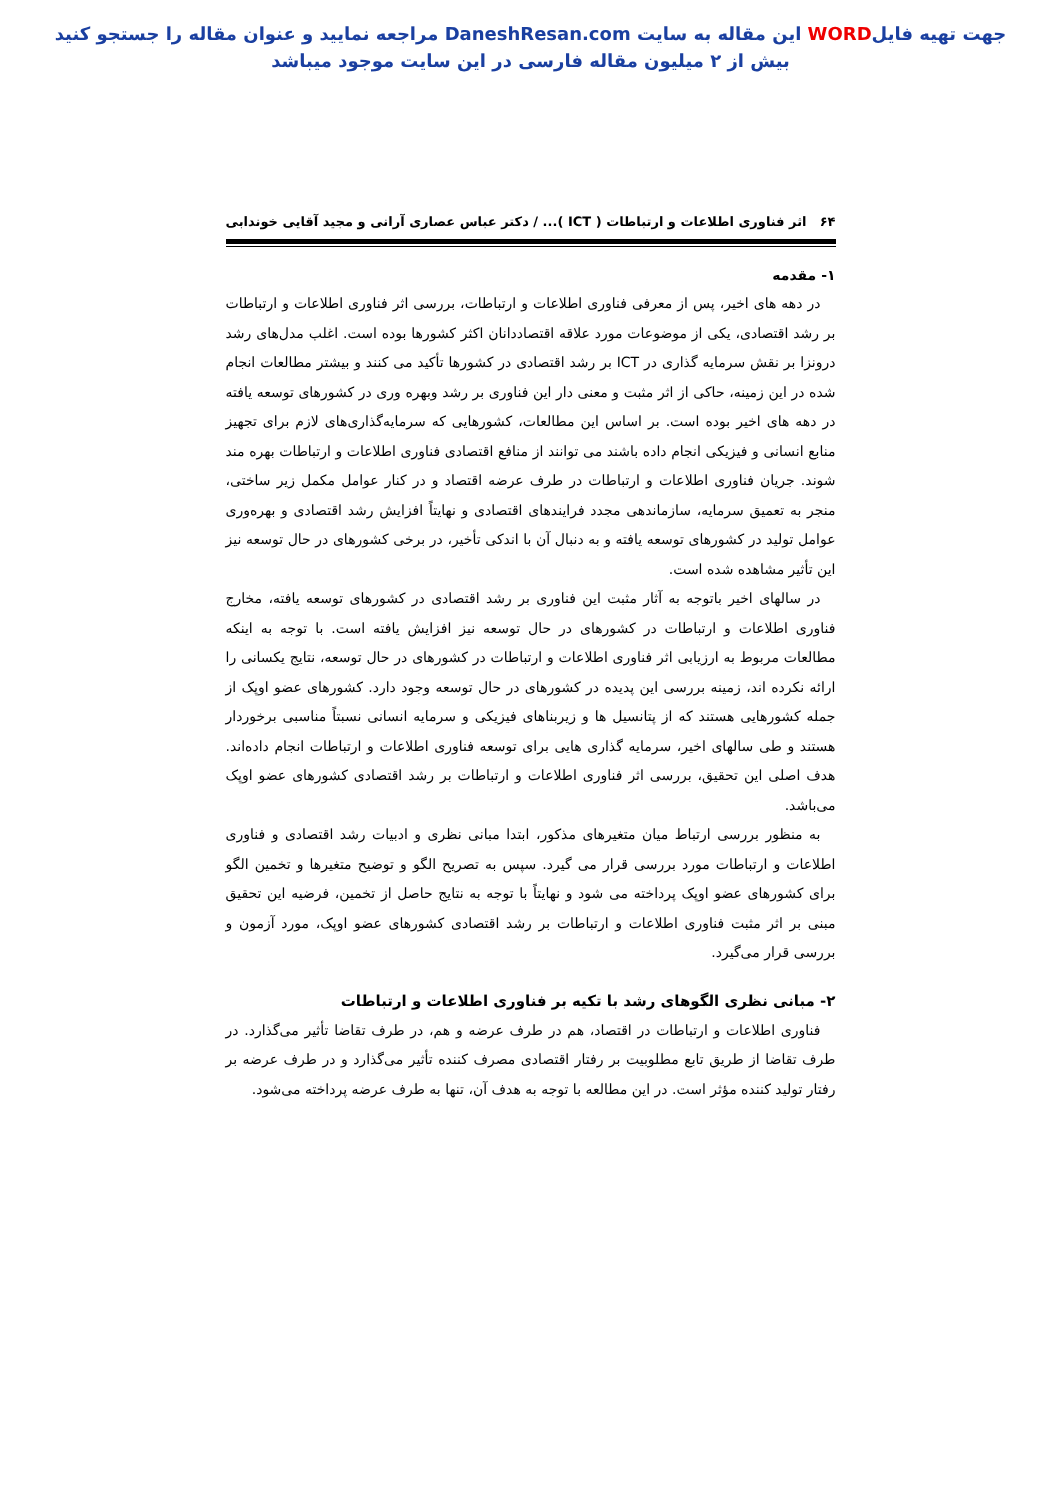جهت تهیه فایلWORD این مقاله به سایت DaneshResan.com مراجعه نمایید و عنوان مقاله را جستجو کنید
بیش از ۲ میلیون مقاله فارسی در این سایت موجود میباشد
۶۴ اثر فناوری اطلاعات و ارتباطات ( ICT )... / دکتر عباس عصاری آرانی و مجید آقایی خوندابی
۱- مقدمه
در دهه های اخیر، پس از معرفی فناوری اطلاعات و ارتباطات، بررسی اثر فناوری اطلاعات و ارتباطات بر رشد اقتصادی، یکی از موضوعات مورد علاقه اقتصاددانان اکثر کشورها بوده است. اغلب مدل‌های رشد درونزا بر نقش سرمایه گذاری در ICT بر رشد اقتصادی در کشورها تأکید می کنند و بیشتر مطالعات انجام شده در این زمینه، حاکی از اثر مثبت و معنی دار این فناوری بر رشد وبهره وری در کشورهای توسعه یافته در دهه های اخیر بوده است. بر اساس این مطالعات، کشورهایی که سرمایه‌گذاری‌های لازم برای تجهیز منابع انسانی و فیزیکی انجام داده باشند می توانند از منافع اقتصادی فناوری اطلاعات و ارتباطات بهره مند شوند. جریان فناوری اطلاعات و ارتباطات در طرف عرضه اقتصاد و در کنار عوامل مکمل زیر ساختی، منجر به تعمیق سرمایه، سازماندهی مجدد فرایندهای اقتصادی و نهایتاً افزایش رشد اقتصادی و بهره‌وری عوامل تولید در کشورهای توسعه یافته و به دنبال آن با اندکی تأخیر، در برخی کشورهای در حال توسعه نیز این تأثیر مشاهده شده است.
در سالهای اخیر باتوجه به آثار مثبت این فناوری بر رشد اقتصادی در کشورهای توسعه یافته، مخارج فناوری اطلاعات و ارتباطات در کشورهای در حال توسعه نیز افزایش یافته است. با توجه به اینکه مطالعات مربوط به ارزیابی اثر فناوری اطلاعات و ارتباطات در کشورهای در حال توسعه، نتایج یکسانی را ارائه نکرده اند، زمینه بررسی این پدیده در کشورهای در حال توسعه وجود دارد. کشورهای عضو اوپک از جمله کشورهایی هستند که از پتانسیل ها و زیربناهای فیزیکی و سرمایه انسانی نسبتاً مناسبی برخوردار هستند و طی سالهای اخیر، سرمایه گذاری هایی برای توسعه فناوری اطلاعات و ارتباطات انجام داده‌اند. هدف اصلی این تحقیق، بررسی اثر فناوری اطلاعات و ارتباطات بر رشد اقتصادی کشورهای عضو اوپک می‌باشد.
به منظور بررسی ارتباط میان متغیرهای مذکور، ابتدا مبانی نظری و ادبیات رشد اقتصادی و فناوری اطلاعات و ارتباطات مورد بررسی قرار می گیرد. سپس به تصریح الگو و توضیح متغیرها و تخمین الگو برای کشورهای عضو اوپک پرداخته می شود و نهایتاً با توجه به نتایج حاصل از تخمین، فرضیه این تحقیق مبنی بر اثر مثبت فناوری اطلاعات و ارتباطات بر رشد اقتصادی کشورهای عضو اوپک، مورد آزمون و بررسی قرار می‌گیرد.
۲- مبانی نظری الگوهای رشد با تکیه بر فناوری اطلاعات و ارتباطات
فناوری اطلاعات و ارتباطات در اقتصاد، هم در طرف عرضه و هم، در طرف تقاضا تأثیر می‌گذارد. در طرف تقاضا از طریق تابع مطلوبیت بر رفتار اقتصادی مصرف کننده تأثیر می‌گذارد و در طرف عرضه بر رفتار تولید کننده مؤثر است. در این مطالعه با توجه به هدف آن، تنها به طرف عرضه پرداخته می‌شود.